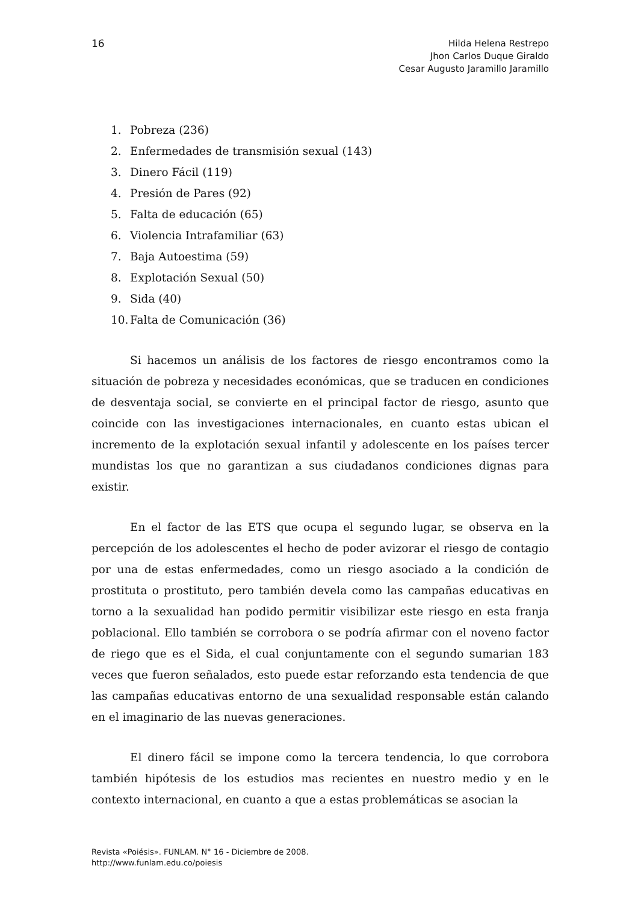16
Hilda Helena Restrepo
Jhon Carlos Duque Giraldo
Cesar Augusto Jaramillo Jaramillo
1. Pobreza (236)
2. Enfermedades de transmisión sexual (143)
3. Dinero Fácil (119)
4. Presión de Pares (92)
5. Falta de educación (65)
6. Violencia Intrafamiliar (63)
7. Baja Autoestima (59)
8. Explotación Sexual (50)
9. Sida (40)
10. Falta de Comunicación (36)
Si hacemos un análisis de los factores de riesgo encontramos como la situación de pobreza y necesidades económicas, que se traducen en condiciones de desventaja social, se convierte en el principal factor de riesgo, asunto que coincide con las investigaciones internacionales, en cuanto estas ubican el incremento de la explotación sexual infantil y adolescente en los países tercer mundistas los que no garantizan a sus ciudadanos condiciones dignas para existir.
En el factor de las ETS que ocupa el segundo lugar, se observa en la percepción de los adolescentes el hecho de poder avizorar el riesgo de contagio por una de estas enfermedades, como un riesgo asociado a la condición de prostituta o prostituto, pero también devela como las campañas educativas en torno a la sexualidad han podido permitir visibilizar este riesgo en esta franja poblacional. Ello también se corrobora o se podría afirmar con el noveno factor de riego que es el Sida, el cual conjuntamente con el segundo sumarian 183 veces que fueron señalados, esto puede estar reforzando esta tendencia de que las campañas educativas entorno de una sexualidad responsable están calando en el imaginario de las nuevas generaciones.
El dinero fácil se impone como la tercera tendencia, lo que corrobora también hipótesis de los estudios mas recientes en nuestro medio y en le contexto internacional, en cuanto a que a estas problemáticas se asocian la
Revista «Poiésis». FUNLAM. N° 16 - Diciembre de 2008.
http://www.funlam.edu.co/poiesis